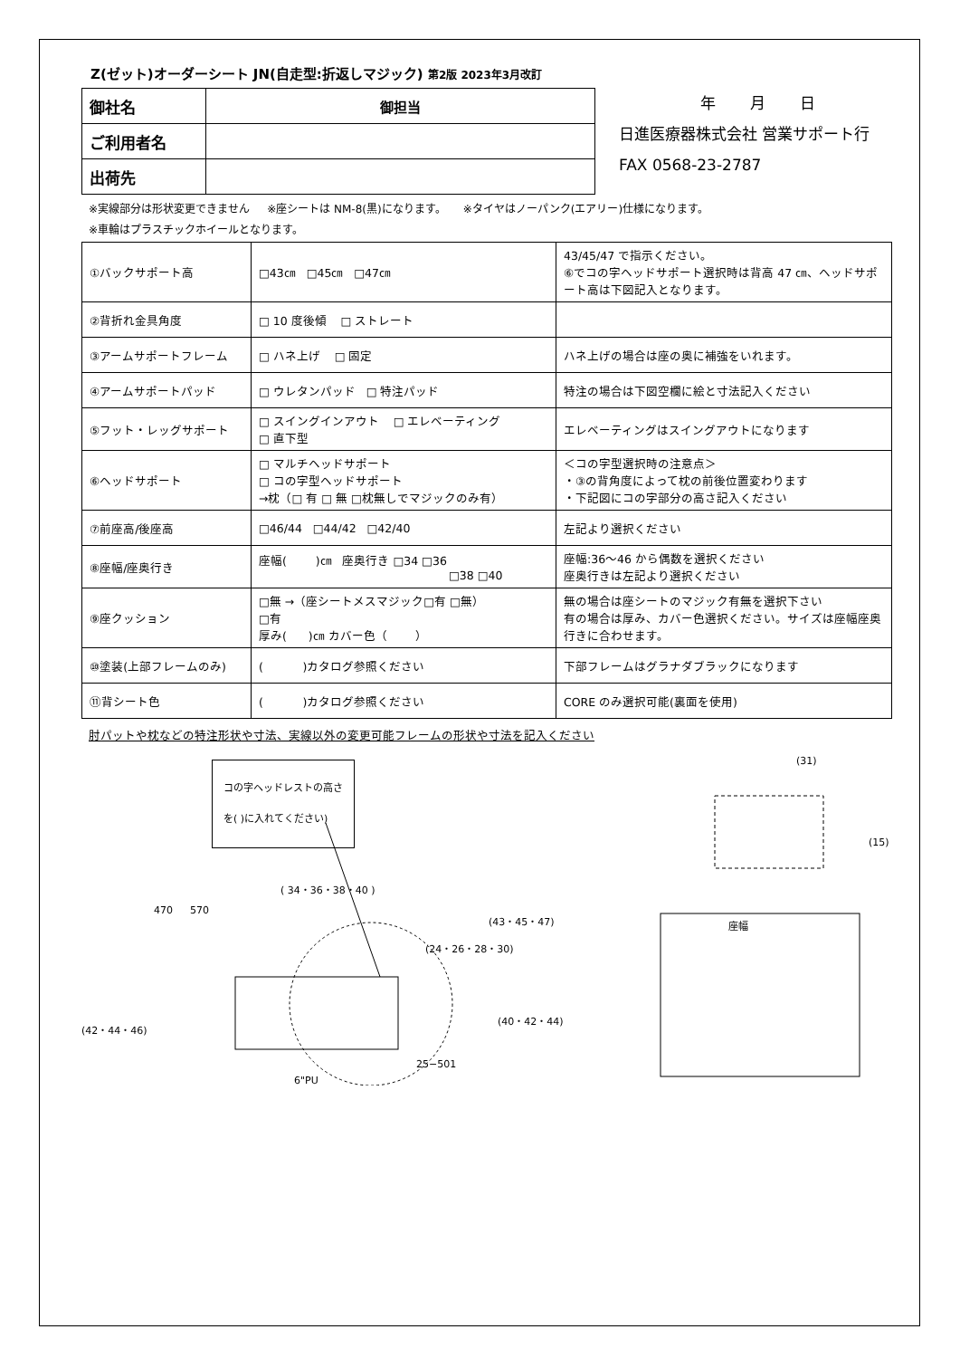Z(ゼット)オーダーシート JN(自走型:折返しマジック) 第2版 2023年3月改訂
| 御社名 | 御担当 |
| ご利用者名 | |
| 出荷先 | |
年 月 日
日進医療器株式会社 営業サポート行
FAX 0568-23-2787
※実線部分は形状変更できません ※座シートは NM-8(黒)になります。 ※タイヤはノーパンク(エアリー)仕様になります。
※車輪はプラスチックホイールとなります。
| ①バックサポート高 | □43㎝ □45㎝ □47㎝ | 43/45/47 で指示ください。 ⑥でコの字ヘッドサポート選択時は背高 47 ㎝、ヘッドサポート高は下図記入となります。 |
| ②背折れ金具角度 | □ 10 度後傾 □ ストレート | |
| ③アームサポートフレーム | □ ハネ上げ □ 固定 | ハネ上げの場合は座の奥に補強をいれます。 |
| ④アームサポートパッド | □ ウレタンパッド □ 特注パッド | 特注の場合は下図空欄に絵と寸法記入ください |
| ⑤フット・レッグサポート | □ スイングインアウト □ エレベーティング □ 直下型 | エレベーティングはスイングアウトになります |
| ⑥ヘッドサポート | □ マルチヘッドサポート □ コの字型ヘッドサポート →枕（□ 有 □ 無 □枕無しでマジックのみ有） | ＜コの字型選択時の注意点＞ ・③の背角度によって枕の前後位置変わります ・下記図にコの字部分の高さ記入ください |
| ⑦前座高/後座高 | □46/44 □44/42 □42/40 | 左記より選択ください |
| ⑧座幅/座奥行き | 座幅( )㎝ 座奥行き □34 □36 □38 □40 | 座幅:36～46 から偶数を選択ください 座奥行きは左記より選択ください |
| ⑨座クッション | □無 →（座シートメスマジック□有 □無） □有 厚み( )㎝ カバー色（ ） | 無の場合は座シートのマジック有無を選択下さい 有の場合は厚み、カバー色選択ください。サイズは座幅座奥行きに合わせます。 |
| ⑩塗装(上部フレームのみ) | ( )カタログ参照ください | 下部フレームはグラナダブラックになります |
| ⑪背シート色 | ( )カタログ参照ください | CORE のみ選択可能(裏面を使用) |
肘パットや枕などの特注形状や寸法、実線以外の変更可能フレームの形状や寸法を記入ください
コの字ヘッドレストの高さ
を( )に入れてください)
( 34・36・38・40 )
(31)
(15)
470 570
(43・45・47)
(24・26・28・30)
(40・42・44)
(42・44・46)
25−501
6"PU
座幅